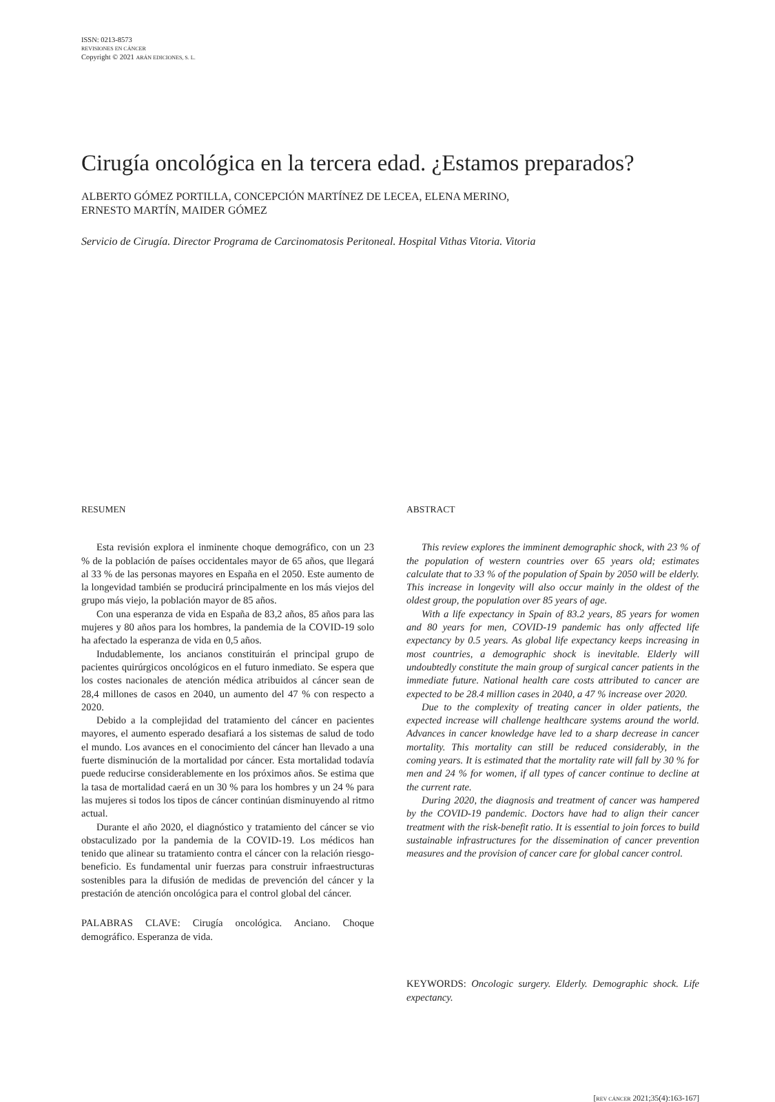ISSN: 0213-8573
REVISIONES EN CÁNCER
Copyright © 2021 ARÁN EDICIONES, S. L.
Cirugía oncológica en la tercera edad. ¿Estamos preparados?
ALBERTO GÓMEZ PORTILLA, CONCEPCIÓN MARTÍNEZ DE LECEA, ELENA MERINO,
ERNESTO MARTÍN, MAIDER GÓMEZ
Servicio de Cirugía. Director Programa de Carcinomatosis Peritoneal. Hospital Vithas Vitoria. Vitoria
RESUMEN
Esta revisión explora el inminente choque demográfico, con un 23 % de la población de países occidentales mayor de 65 años, que llegará al 33 % de las personas mayores en España en el 2050. Este aumento de la longevidad también se producirá principalmente en los más viejos del grupo más viejo, la población mayor de 85 años.
Con una esperanza de vida en España de 83,2 años, 85 años para las mujeres y 80 años para los hombres, la pandemia de la COVID-19 solo ha afectado la esperanza de vida en 0,5 años.
Indudablemente, los ancianos constituirán el principal grupo de pacientes quirúrgicos oncológicos en el futuro inmediato. Se espera que los costes nacionales de atención médica atribuidos al cáncer sean de 28,4 millones de casos en 2040, un aumento del 47 % con respecto a 2020.
Debido a la complejidad del tratamiento del cáncer en pacientes mayores, el aumento esperado desafiará a los sistemas de salud de todo el mundo. Los avances en el conocimiento del cáncer han llevado a una fuerte disminución de la mortalidad por cáncer. Esta mortalidad todavía puede reducirse considerablemente en los próximos años. Se estima que la tasa de mortalidad caerá en un 30 % para los hombres y un 24 % para las mujeres si todos los tipos de cáncer continúan disminuyendo al ritmo actual.
Durante el año 2020, el diagnóstico y tratamiento del cáncer se vio obstaculizado por la pandemia de la COVID-19. Los médicos han tenido que alinear su tratamiento contra el cáncer con la relación riesgo-beneficio. Es fundamental unir fuerzas para construir infraestructuras sostenibles para la difusión de medidas de prevención del cáncer y la prestación de atención oncológica para el control global del cáncer.
PALABRAS CLAVE: Cirugía oncológica. Anciano. Choque demográfico. Esperanza de vida.
ABSTRACT
This review explores the imminent demographic shock, with 23 % of the population of western countries over 65 years old; estimates calculate that to 33 % of the population of Spain by 2050 will be elderly. This increase in longevity will also occur mainly in the oldest of the oldest group, the population over 85 years of age.
With a life expectancy in Spain of 83.2 years, 85 years for women and 80 years for men, COVID-19 pandemic has only affected life expectancy by 0.5 years. As global life expectancy keeps increasing in most countries, a demographic shock is inevitable. Elderly will undoubtedly constitute the main group of surgical cancer patients in the immediate future. National health care costs attributed to cancer are expected to be 28.4 million cases in 2040, a 47 % increase over 2020.
Due to the complexity of treating cancer in older patients, the expected increase will challenge healthcare systems around the world. Advances in cancer knowledge have led to a sharp decrease in cancer mortality. This mortality can still be reduced considerably, in the coming years. It is estimated that the mortality rate will fall by 30 % for men and 24 % for women, if all types of cancer continue to decline at the current rate.
During 2020, the diagnosis and treatment of cancer was hampered by the COVID-19 pandemic. Doctors have had to align their cancer treatment with the risk-benefit ratio. It is essential to join forces to build sustainable infrastructures for the dissemination of cancer prevention measures and the provision of cancer care for global cancer control.
KEYWORDS: Oncologic surgery. Elderly. Demographic shock. Life expectancy.
[REV CÁNCER 2021;35(4):163-167]